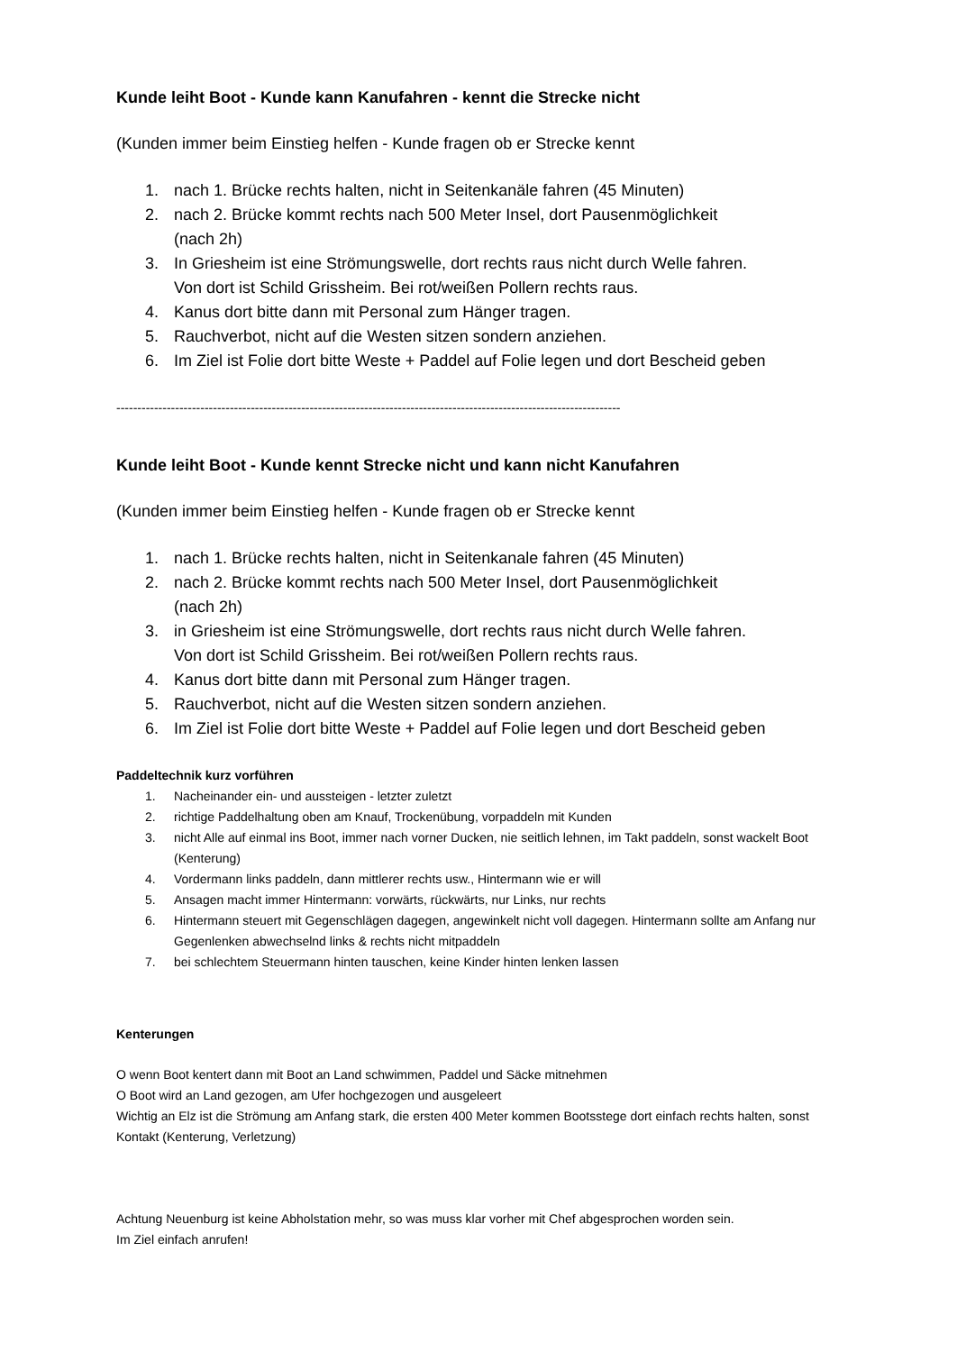Kunde leiht Boot - Kunde kann Kanufahren - kennt die Strecke nicht
(Kunden immer beim Einstieg helfen - Kunde fragen ob er Strecke kennt
1. nach 1. Brücke rechts halten, nicht in Seitenkanäle fahren (45 Minuten)
2. nach 2. Brücke kommt rechts nach 500 Meter Insel, dort Pausenmöglichkeit
(nach 2h)
3. In Griesheim ist eine Strömungswelle, dort rechts raus nicht durch Welle fahren.
Von dort ist Schild Grissheim. Bei rot/weißen Pollern rechts raus.
4. Kanus dort bitte dann mit Personal zum Hänger tragen.
5. Rauchverbot, nicht auf die Westen sitzen sondern anziehen.
6. Im Ziel ist Folie dort bitte Weste + Paddel auf Folie legen und dort Bescheid geben
------------------------------------------------------------------------------------------------------------------------
Kunde leiht Boot - Kunde kennt Strecke nicht und kann nicht Kanufahren
(Kunden immer beim Einstieg helfen - Kunde fragen ob er Strecke kennt
1. nach 1. Brücke rechts halten, nicht in Seitenkanale fahren (45 Minuten)
2. nach 2. Brücke kommt rechts nach 500 Meter Insel, dort Pausenmöglichkeit
(nach 2h)
3. in Griesheim ist eine Strömungswelle, dort rechts raus nicht durch Welle fahren.
Von dort ist Schild Grissheim. Bei rot/weißen Pollern rechts raus.
4. Kanus dort bitte dann mit Personal zum Hänger tragen.
5. Rauchverbot, nicht auf die Westen sitzen sondern anziehen.
6. Im Ziel ist Folie dort bitte Weste + Paddel auf Folie legen und dort Bescheid geben
Paddeltechnik kurz vorführen
1. Nacheinander ein- und aussteigen - letzter zuletzt
2. richtige Paddelhaltung oben am Knauf, Trockenübung, vorpaddeln mit Kunden
3. nicht Alle auf einmal ins Boot, immer nach vorner Ducken, nie seitlich lehnen, im Takt paddeln, sonst wackelt Boot (Kenterung)
4. Vordermann links paddeln, dann mittlerer rechts usw., Hintermann wie er will
5. Ansagen macht immer Hintermann: vorwärts, rückwärts, nur Links, nur rechts
6. Hintermann steuert mit Gegenschlägen dagegen, angewinkelt nicht voll dagegen. Hintermann sollte am Anfang nur Gegenlenken abwechselnd links & rechts nicht mitpaddeln
7. bei schlechtem Steuermann hinten tauschen, keine Kinder hinten lenken lassen
Kenterungen
O wenn Boot kentert dann mit Boot an Land schwimmen, Paddel und Säcke mitnehmen
O Boot wird an Land gezogen, am Ufer hochgezogen und ausgeleert
Wichtig an Elz ist die Strömung am Anfang stark, die ersten 400 Meter kommen Bootsstege dort einfach rechts halten, sonst Kontakt (Kenterung, Verletzung)
Achtung Neuenburg ist keine Abholstation mehr, so was muss klar vorher mit Chef abgesprochen worden sein.
Im Ziel einfach anrufen!